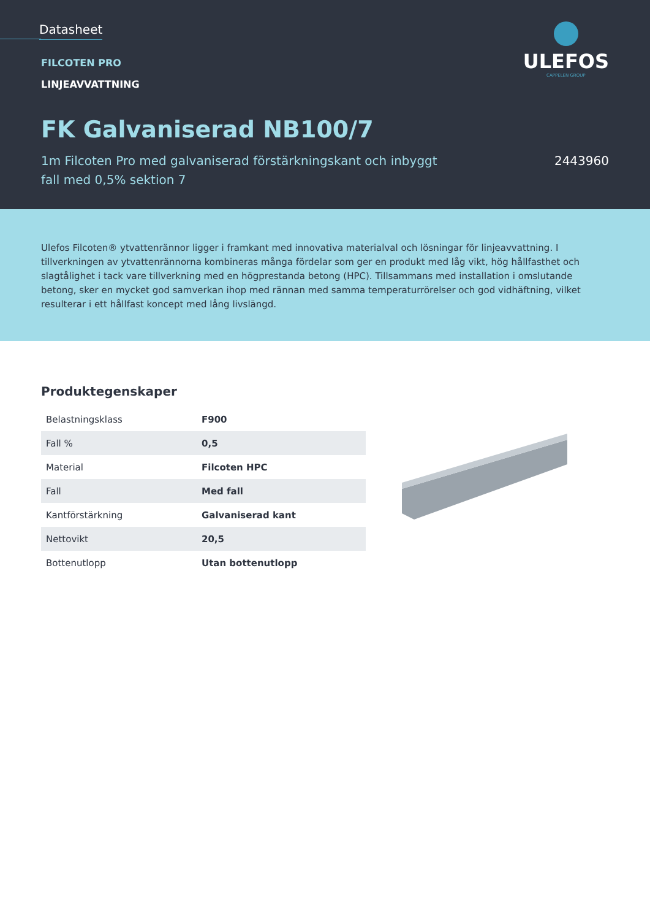Datasheet
FILCOTEN PRO
LINJEAVVATTNING
FK Galvaniserad NB100/7
1m Filcoten Pro med galvaniserad förstärkningskant och inbyggt
fall med 0,5% sektion 7
2443960
ULEFOS
CAPPELEN GROUP
Ulefos Filcoten® ytvattenrännor ligger i framkant med innovativa materialval och lösningar för linjeavvattning. I tillverkningen av ytvattenrännorna kombineras många fördelar som ger en produkt med låg vikt, hög hållfasthet och slagtålighet i tack vare tillverkning med en högprestanda betong (HPC). Tillsammans med installation i omslutande betong, sker en mycket god samverkan ihop med rännan med samma temperaturrörelser och god vidhäftning, vilket resulterar i ett hållfast koncept med lång livslängd.
Produktegenskaper
| Belastningsklass | F900 |
| Fall % | 0,5 |
| Material | Filcoten HPC |
| Fall | Med fall |
| Kantförstärkning | Galvaniserad kant |
| Nettovikt | 20,5 |
| Bottenutlopp | Utan bottenutlopp |